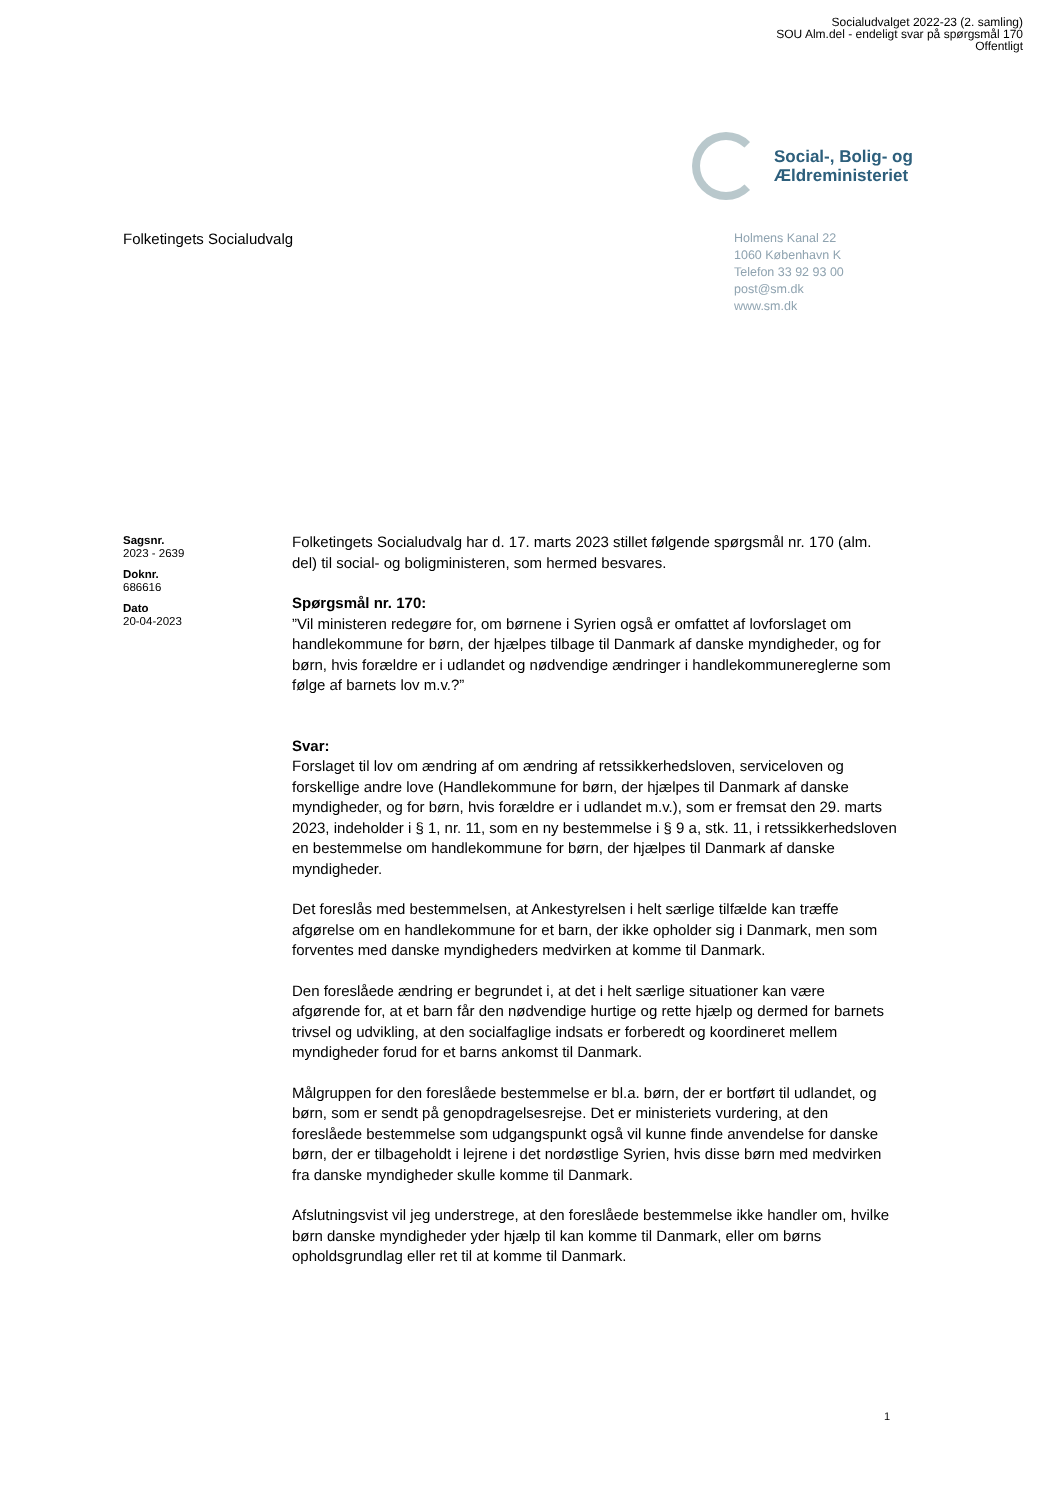Socialudvalget 2022-23 (2. samling)
SOU Alm.del - endeligt svar på spørgsmål 170
Offentligt
Social-, Bolig- og
Ældreministeriet
Folketingets Socialudvalg
Holmens Kanal 22
1060 København K
Telefon 33 92 93 00
post@sm.dk
www.sm.dk
Sagsnr.
2023 - 2639
Doknr.
686616
Dato
20-04-2023
Folketingets Socialudvalg har d. 17. marts 2023 stillet følgende spørgsmål nr. 170 (alm. del) til social- og boligministeren, som hermed besvares.
Spørgsmål nr. 170:
”Vil ministeren redegøre for, om børnene i Syrien også er omfattet af lovforslaget om handlekommune for børn, der hjælpes tilbage til Danmark af danske myndigheder, og for børn, hvis forældre er i udlandet og nødvendige ændringer i handlekommunereglerne som følge af barnets lov m.v.?”
Svar:
Forslaget til lov om ændring af om ændring af retssikkerhedsloven, serviceloven og forskellige andre love (Handlekommune for børn, der hjælpes til Danmark af danske myndigheder, og for børn, hvis forældre er i udlandet m.v.), som er fremsat den 29. marts 2023, indeholder i § 1, nr. 11, som en ny bestemmelse i § 9 a, stk. 11, i retssikkerhedsloven en bestemmelse om handlekommune for børn, der hjælpes til Danmark af danske myndigheder.
Det foreslås med bestemmelsen, at Ankestyrelsen i helt særlige tilfælde kan træffe afgørelse om en handlekommune for et barn, der ikke opholder sig i Danmark, men som forventes med danske myndigheders medvirken at komme til Danmark.
Den foreslåede ændring er begrundet i, at det i helt særlige situationer kan være afgørende for, at et barn får den nødvendige hurtige og rette hjælp og dermed for barnets trivsel og udvikling, at den socialfaglige indsats er forberedt og koordineret mellem myndigheder forud for et barns ankomst til Danmark.
Målgruppen for den foreslåede bestemmelse er bl.a. børn, der er bortført til udlandet, og børn, som er sendt på genopdragelsesrejse. Det er ministeriets vurdering, at den foreslåede bestemmelse som udgangspunkt også vil kunne finde anvendelse for danske børn, der er tilbageholdt i lejrene i det nordøstlige Syrien, hvis disse børn med medvirken fra danske myndigheder skulle komme til Danmark.
Afslutningsvist vil jeg understrege, at den foreslåede bestemmelse ikke handler om, hvilke børn danske myndigheder yder hjælp til kan komme til Danmark, eller om børns opholdsgrundlag eller ret til at komme til Danmark.
1